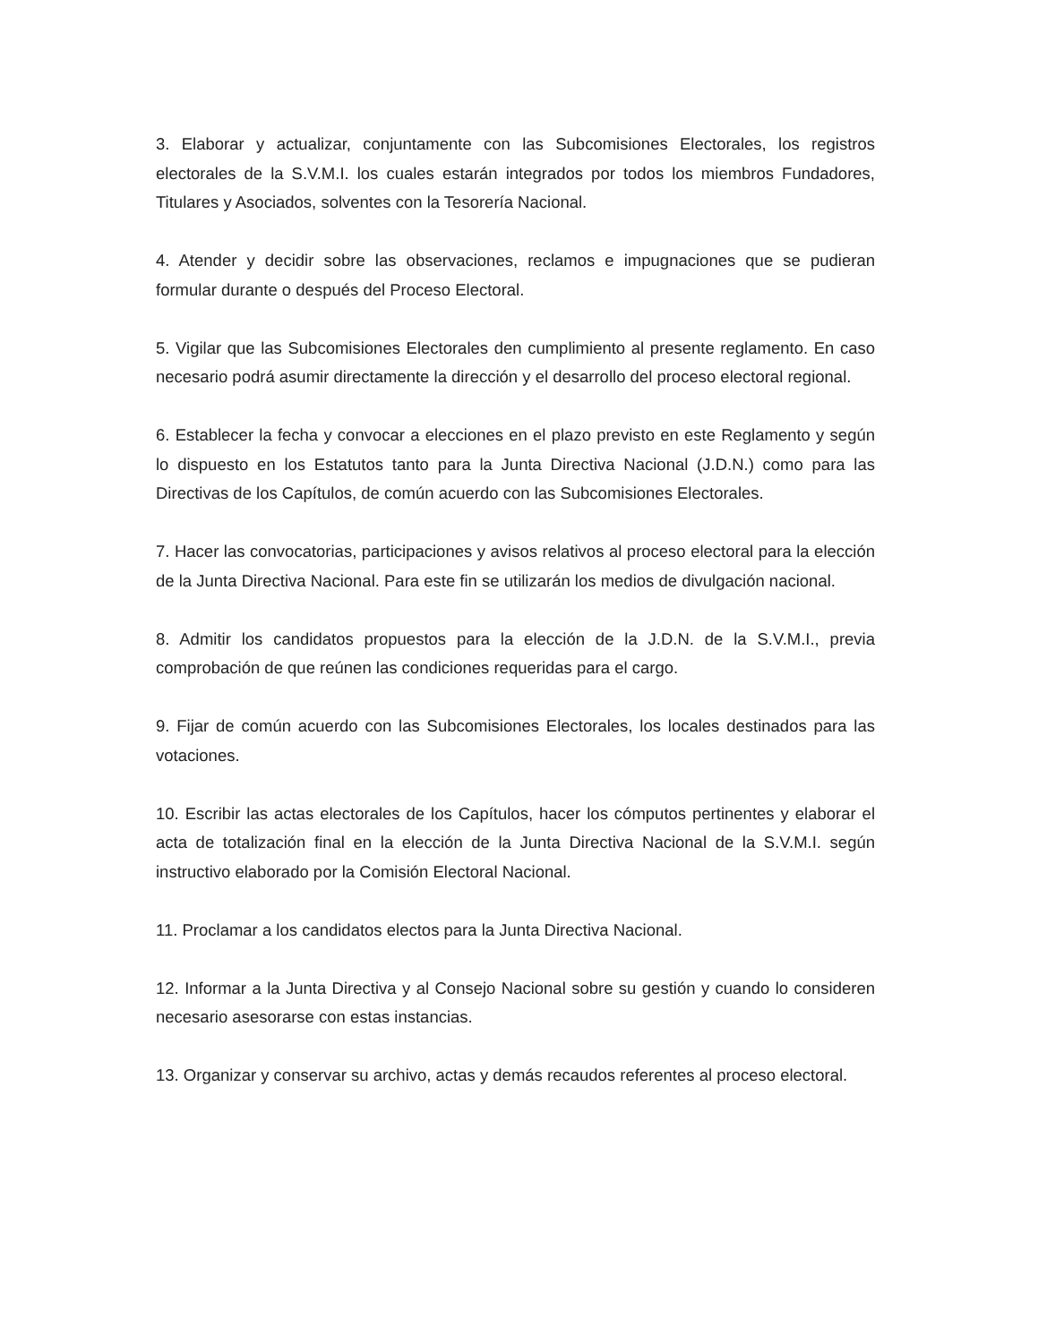3. Elaborar y actualizar, conjuntamente con las Subcomisiones Electorales, los registros electorales de la S.V.M.I. los cuales estarán integrados por todos los miembros Fundadores, Titulares y Asociados, solventes con la Tesorería Nacional.
4. Atender y decidir sobre las observaciones, reclamos e impugnaciones que se pudieran formular durante o después del Proceso Electoral.
5. Vigilar que las Subcomisiones Electorales den cumplimiento al presente reglamento. En caso necesario podrá asumir directamente la dirección y el desarrollo del proceso electoral regional.
6. Establecer la fecha y convocar a elecciones en el plazo previsto en este Reglamento y según lo dispuesto en los Estatutos tanto para la Junta Directiva Nacional (J.D.N.) como para las Directivas de los Capítulos, de común acuerdo con las Subcomisiones Electorales.
7. Hacer las convocatorias, participaciones y avisos relativos al proceso electoral para la elección de la Junta Directiva Nacional. Para este fin se utilizarán los medios de divulgación nacional.
8. Admitir los candidatos propuestos para la elección de la J.D.N. de la S.V.M.I., previa comprobación de que reúnen las condiciones requeridas para el cargo.
9. Fijar de común acuerdo con las Subcomisiones Electorales, los locales destinados para las votaciones.
10. Escribir las actas electorales de los Capítulos, hacer los cómputos pertinentes y elaborar el acta de totalización final en la elección de la Junta Directiva Nacional de la S.V.M.I. según instructivo elaborado por la Comisión Electoral Nacional.
11. Proclamar a los candidatos electos para la Junta Directiva Nacional.
12. Informar a la Junta Directiva y al Consejo Nacional sobre su gestión y cuando lo consideren necesario asesorarse con estas instancias.
13. Organizar y conservar su archivo, actas y demás recaudos referentes al proceso electoral.